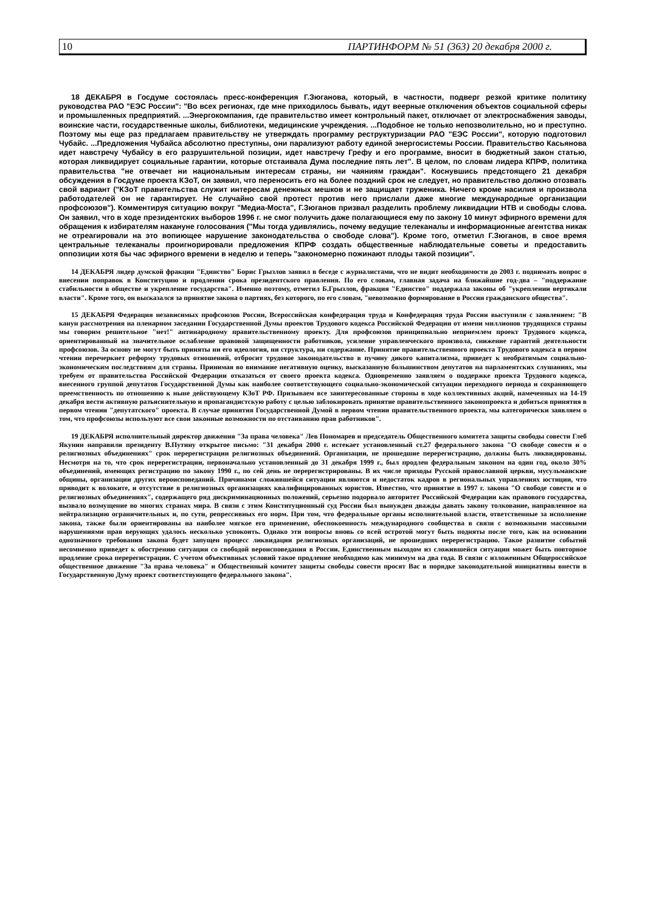10 ПАРТИНФОРМ № 51 (363) 20 декабря 2000 г.
18 ДЕКАБРЯ в Госдуме состоялась пресс-конференция Г.Зюганова, который, в частности, подверг резкой критике политику руководства РАО "ЕЭС России": "Во всех регионах, где мне приходилось бывать, идут веерные отключения объектов социальной сферы и промышленных предприятий. ...Энергокомпания, где правительство имеет контрольный пакет, отключает от электроснабжения заводы, воинские части, государственные школы, библиотеки, медицинские учреждения. ...Подобное не только непозволительно, но и преступно. Поэтому мы еще раз предлагаем правительству не утверждать программу реструктуризации РАО "ЕЭС России", которую подготовил Чубайс. ...Предложения Чубайса абсолютно преступны, они парализуют работу единой энергосистемы России. Правительство Касьянова идет навстречу Чубайсу в его разрушительной позиции, идет навстречу Грефу и его программе, вносит в бюджетный закон статью, которая ликвидирует социальные гарантии, которые отстаивала Дума последние пять лет". В целом, по словам лидера КПРФ, политика правительства "не отвечает ни национальным интересам страны, ни чаяниям граждан". Коснувшись предстоящего 21 декабря обсуждения в Госдуме проекта КЗоТ, он заявил, что переносить его на более поздний срок не следует, но правительство должно отозвать свой вариант ("КЗоТ правительства служит интересам денежных мешков и не защищает труженика. Ничего кроме насилия и произвола работодателей он не гарантирует. Не случайно свой протест против него прислали даже многие международные организации профсоюзов"). Комментируя ситуацию вокруг "Медиа-Моста", Г.Зюганов призвал разделить проблему ликвидации НТВ и свободы слова. Он заявил, что в ходе президентских выборов 1996 г. не смог получить даже полагающиеся ему по закону 10 минут эфирного времени для обращения к избирателям накануне голосования ("Мы тогда удивлялись, почему ведущие телеканалы и информационные агентства никак не отреагировали на это вопиющее нарушение законодательства о свободе слова"). Кроме того, отметил Г.Зюганов, в свое время центральные телеканалы проигнорировали предложения КПРФ создать общественные наблюдательные советы и предоставить оппозиции хотя бы час эфирного времени в неделю и теперь "закономерно пожинают плоды такой позиции".
14 ДЕКАБРЯ лидер думской фракции "Единство" Борис Грызлов заявил в беседе с журналистами, что не видит необходимости до 2003 г. поднимать вопрос о внесении поправок в Конституцию и продлении срока президентского правления. По его словам, главная задача на ближайшие год-два – "поддержание стабильности в обществе и укрепление государства". Именно поэтому, отметил Б.Грызлов, фракция "Единство" поддержала законы об "укреплении вертикали власти". Кроме того, он высказался за принятие закона о партиях, без которого, по его словам, "невозможно формирование в России гражданского общества".
15 ДЕКАБРЯ Федерация независимых профсоюзов России, Всероссийская конфедерация труда и Конфедерация труда России выступили с заявлением: "В канун рассмотрения на пленарном заседании Государственной Думы проектов Трудового кодекса Российской Федерации от имени миллионов трудящихся страны мы говорим решительное "нет!" антинародному правительственному проекту. Для профсоюзов принципиально неприемлем проект Трудового кодекса, ориентированный на значительное ослабление правовой защищенности работников, усиление управленческого произвола, снижение гарантий деятельности профсоюзов. За основу не могут быть приняты ни его идеология, ни структура, ни содержание. Принятие правительственного проекта Трудового кодекса в первом чтении перечеркнет реформу трудовых отношений, отбросит трудовое законодательство в пучину дикого капитализма, приведет к необратимым социально-экономическим последствиям для страны. Принимая во внимание негативную оценку, высказанную большинством депутатов на парламентских слушаниях, мы требуем от правительства Российской Федерации отказаться от своего проекта кодекса. Одновременно заявляем о поддержке проекта Трудового кодекса, внесенного группой депутатов Государственной Думы как наиболее соответствующего социально-экономической ситуации переходного периода и сохраняющего преемственность по отношению к ныне действующему КЗоТ РФ. Призываем все заинтересованные стороны в ходе коллективных акций, намеченных на 14-19 декабря вести активную разъяснительную и пропагандистскую работу с целью заблокировать принятие правительственного законопроекта и добиться принятия в первом чтении "депутатского" проекта. В случае принятия Государственной Думой в первом чтении правительственного проекта, мы категорически заявляем о том, что профсоюзы используют все свои законные возможности по отстаиванию прав работников".
19 ДЕКАБРЯ исполнительный директор движения "За права человека" Лев Пономарев и председатель Общественного комитета защиты свободы совести Глеб Якунин направили президенту В.Путину открытое письмо: "31 декабря 2000 г. истекает установленный ст.27 федерального закона "О свободе совести и о религиозных объединениях" срок перерегистрации религиозных объединений. Организации, не прошедшие перерегистрацию, должны быть ликвидированы. Несмотря на то, что срок перерегистрации, первоначально установленный до 31 декабря 1999 г., был продлен федеральным законом на один год, около 30% объединений, имеющих регистрацию по закону 1990 г., по сей день не перерегистрированы. В их числе приходы Русской православной церкви, мусульманские общины, организации других вероисповеданий. Причинами сложившейся ситуации являются и недостаток кадров в региональных управлениях юстиции, что приводит к волоките, и отсутствие в религиозных организациях квалифицированных юристов. Известно, что принятие в 1997 г. закона "О свободе совести и о религиозных объединениях", содержащего ряд дискриминационных положений, серьезно подорвало авторитет Российской Федерации как правового государства, вызвало возмущение во многих странах мира. В связи с этим Конституционный суд России был вынужден дважды давать закону толкование, направленное на нейтрализацию ограничительных и, по сути, репрессивных его норм. При том, что федеральные органы исполнительной власти, ответственные за исполнение закона, также были ориентированы на наиболее мягкое его применение, обеспокоенность международного сообщества в связи с возможными массовыми нарушениями прав верующих удалось несколько успокоить. Однако эти вопросы вновь со всей остротой могут быть подняты после того, как на основании однозначного требования закона будет запущен процесс ликвидации религиозных организаций, не прошедших перерегистрацию. Такое развитие событий несомненно приведет к обострению ситуации со свободой вероисповедания в России. Единственным выходом из сложившейся ситуации может быть повторное продление срока перерегистрации. С учетом объективных условий такое продление необходимо как минимум на два года. В связи с изложенным Общероссийское общественное движение "За права человека" и Общественный комитет защиты свободы совести просят Вас в порядке законодательной инициативы внести в Государственную Думу проект соответствующего федерального закона".